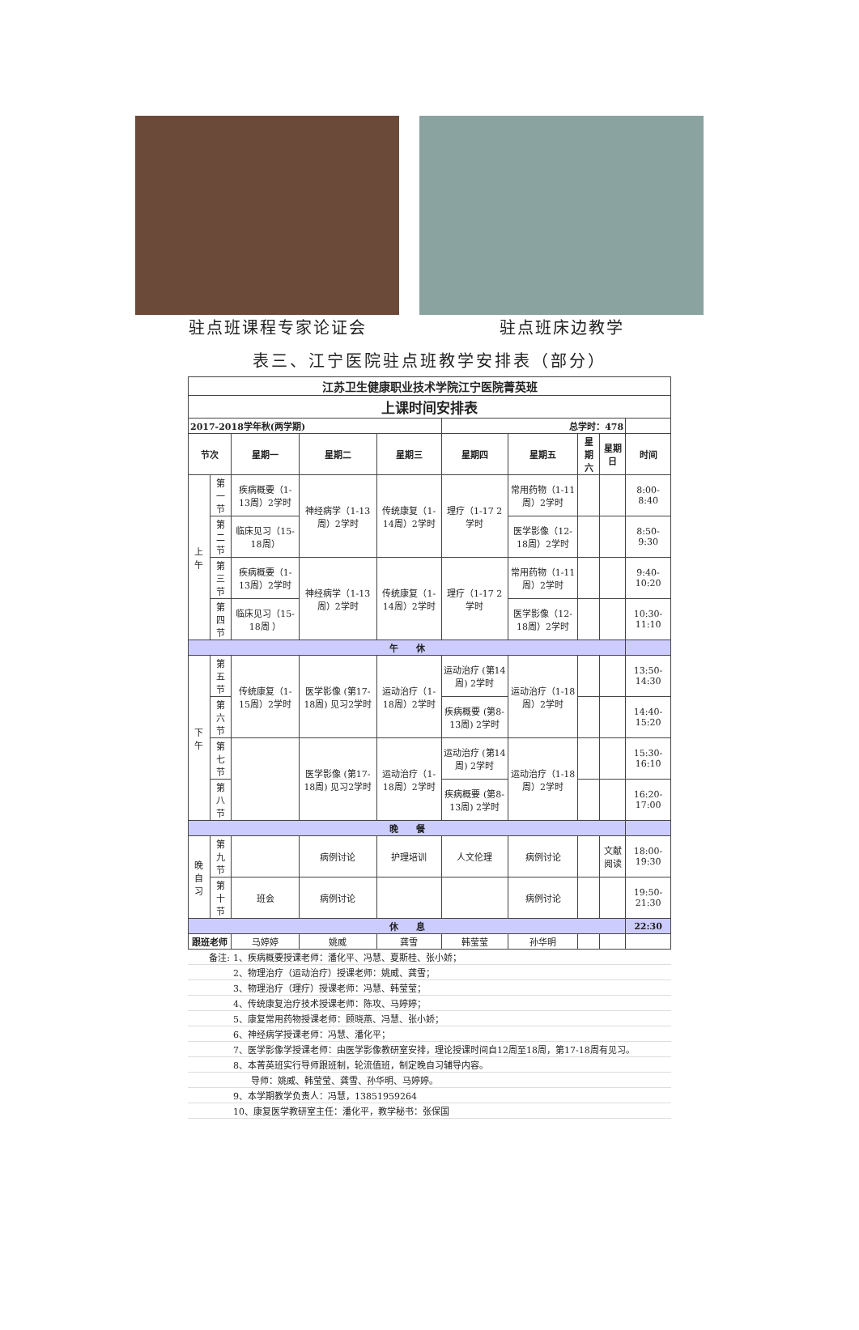驻点班课程专家论证会 驻点班床边教学
表三、江宁医院驻点班教学安排表（部分）
| 江苏卫生健康职业技术学院江宁医院菁英班 | | | | | | | | | |
| 上课时间安排表 | | | | | | | | | |
| 2017-2018学年秋(两学期) | | | | | 总学时：478 | | | | |
| 节次 | | 星期一 | 星期二 | 星期三 | 星期四 | 星期五 | 星期六 | 星期日 | 时间 |
| 上午 | 第一节 | 疾病概要（1-13周）2学时 | 神经病学（1-13周）2学时 | 传统康复（1-14周）2学时 | 理疗（1-17 2学时 | 常用药物（1-11周）2学时 | | | 8:00-8:40 |
| | 第二节 | 临床见习（15-18周） | | | | 医学影像（12-18周）2学时 | | | 8:50-9:30 |
| | 第三节 | 疾病概要（1-13周）2学时 | 神经病学（1-13周）2学时 | 传统康复（1-14周）2学时 | 理疗（1-17 2学时 | 常用药物（1-11周）2学时 | | | 9:40-10:20 |
| | 第四节 | 临床见习（15-18周 ） | | | | 医学影像（12-18周）2学时 | | | 10:30-11:10 |
| 午 休 | | | | | | | | | |
| 下午 | 第五节 | 传统康复（1-15周）2学时 | 医学影像 (第17-18周) 见习2学时 | 运动治疗（1-18周）2学时 | 运动治疗 (第14周) 2学时 | 运动治疗（1-18周）2学时 | | | 13:50-14:30 |
| | 第六节 | | | | 疾病概要 (第8-13周) 2学时 | | | | 14:40-15:20 |
| | 第七节 | | 医学影像 (第17-18周) 见习2学时 | 运动治疗（1-18周）2学时 | 运动治疗 (第14周) 2学时 | 运动治疗（1-18周）2学时 | | | 15:30-16:10 |
| | 第八节 | | | | 疾病概要 (第8-13周) 2学时 | | | | 16:20-17:00 |
| 晚 餐 | | | | | | | | | |
| 晚自习 | 第九节 | | 病例讨论 | 护理培训 | 人文伦理 | 病例讨论 | | 文献阅读 | 18:00-19:30 |
| | 第十节 | 班会 | 病例讨论 | | | 病例讨论 | | | 19:50-21:30 |
| 休 息 | | | | | | | | | 22:30 |
| 跟班老师 | | 马婷婷 | 姚威 | 龚雪 | 韩莹莹 | 孙华明 | | | |
| 备注: | 1、疾病概要授课老师：潘化平、冯慧、夏斯桂、张小娇； |
| | 2、物理治疗（运动治疗）授课老师：姚威、龚雪； |
| | 3、物理治疗（理疗）授课老师：冯慧、韩莹莹； |
| | 4、传统康复治疗技术授课老师：陈攻、马婷婷； |
| | 5、康复常用药物授课老师：顾晓燕、冯慧、张小娇； |
| | 6、神经病学授课老师：冯慧、潘化平； |
| | 7、医学影像学授课老师：由医学影像教研室安排，理论授课时间自12周至18周，第17-18周有见习。 |
| | 8、本菁英班实行导师跟班制，轮流值班，制定晚自习辅导内容。 |
| | 导师：姚威、韩莹莹、龚雪、孙华明、马婷婷。 |
| | 9、本学期教学负责人：冯慧，13851959264 |
| | 10、康复医学教研室主任：潘化平，教学秘书：张保国 |